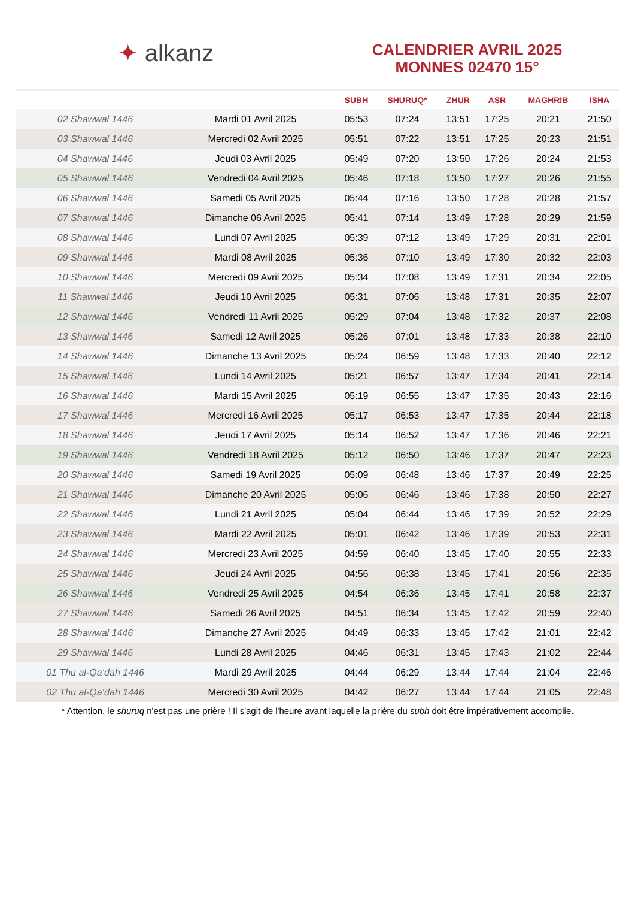✦ alkanz
CALENDRIER AVRIL 2025
MONNES 02470 15°
| | | SUBH | SHURUQ* | ZHUR | ASR | MAGHRIB | ISHA |
| --- | --- | --- | --- | --- | --- | --- | --- |
| 02 Shawwal 1446 | Mardi 01 Avril 2025 | 05:53 | 07:24 | 13:51 | 17:25 | 20:21 | 21:50 |
| 03 Shawwal 1446 | Mercredi 02 Avril 2025 | 05:51 | 07:22 | 13:51 | 17:25 | 20:23 | 21:51 |
| 04 Shawwal 1446 | Jeudi 03 Avril 2025 | 05:49 | 07:20 | 13:50 | 17:26 | 20:24 | 21:53 |
| 05 Shawwal 1446 | Vendredi 04 Avril 2025 | 05:46 | 07:18 | 13:50 | 17:27 | 20:26 | 21:55 |
| 06 Shawwal 1446 | Samedi 05 Avril 2025 | 05:44 | 07:16 | 13:50 | 17:28 | 20:28 | 21:57 |
| 07 Shawwal 1446 | Dimanche 06 Avril 2025 | 05:41 | 07:14 | 13:49 | 17:28 | 20:29 | 21:59 |
| 08 Shawwal 1446 | Lundi 07 Avril 2025 | 05:39 | 07:12 | 13:49 | 17:29 | 20:31 | 22:01 |
| 09 Shawwal 1446 | Mardi 08 Avril 2025 | 05:36 | 07:10 | 13:49 | 17:30 | 20:32 | 22:03 |
| 10 Shawwal 1446 | Mercredi 09 Avril 2025 | 05:34 | 07:08 | 13:49 | 17:31 | 20:34 | 22:05 |
| 11 Shawwal 1446 | Jeudi 10 Avril 2025 | 05:31 | 07:06 | 13:48 | 17:31 | 20:35 | 22:07 |
| 12 Shawwal 1446 | Vendredi 11 Avril 2025 | 05:29 | 07:04 | 13:48 | 17:32 | 20:37 | 22:08 |
| 13 Shawwal 1446 | Samedi 12 Avril 2025 | 05:26 | 07:01 | 13:48 | 17:33 | 20:38 | 22:10 |
| 14 Shawwal 1446 | Dimanche 13 Avril 2025 | 05:24 | 06:59 | 13:48 | 17:33 | 20:40 | 22:12 |
| 15 Shawwal 1446 | Lundi 14 Avril 2025 | 05:21 | 06:57 | 13:47 | 17:34 | 20:41 | 22:14 |
| 16 Shawwal 1446 | Mardi 15 Avril 2025 | 05:19 | 06:55 | 13:47 | 17:35 | 20:43 | 22:16 |
| 17 Shawwal 1446 | Mercredi 16 Avril 2025 | 05:17 | 06:53 | 13:47 | 17:35 | 20:44 | 22:18 |
| 18 Shawwal 1446 | Jeudi 17 Avril 2025 | 05:14 | 06:52 | 13:47 | 17:36 | 20:46 | 22:21 |
| 19 Shawwal 1446 | Vendredi 18 Avril 2025 | 05:12 | 06:50 | 13:46 | 17:37 | 20:47 | 22:23 |
| 20 Shawwal 1446 | Samedi 19 Avril 2025 | 05:09 | 06:48 | 13:46 | 17:37 | 20:49 | 22:25 |
| 21 Shawwal 1446 | Dimanche 20 Avril 2025 | 05:06 | 06:46 | 13:46 | 17:38 | 20:50 | 22:27 |
| 22 Shawwal 1446 | Lundi 21 Avril 2025 | 05:04 | 06:44 | 13:46 | 17:39 | 20:52 | 22:29 |
| 23 Shawwal 1446 | Mardi 22 Avril 2025 | 05:01 | 06:42 | 13:46 | 17:39 | 20:53 | 22:31 |
| 24 Shawwal 1446 | Mercredi 23 Avril 2025 | 04:59 | 06:40 | 13:45 | 17:40 | 20:55 | 22:33 |
| 25 Shawwal 1446 | Jeudi 24 Avril 2025 | 04:56 | 06:38 | 13:45 | 17:41 | 20:56 | 22:35 |
| 26 Shawwal 1446 | Vendredi 25 Avril 2025 | 04:54 | 06:36 | 13:45 | 17:41 | 20:58 | 22:37 |
| 27 Shawwal 1446 | Samedi 26 Avril 2025 | 04:51 | 06:34 | 13:45 | 17:42 | 20:59 | 22:40 |
| 28 Shawwal 1446 | Dimanche 27 Avril 2025 | 04:49 | 06:33 | 13:45 | 17:42 | 21:01 | 22:42 |
| 29 Shawwal 1446 | Lundi 28 Avril 2025 | 04:46 | 06:31 | 13:45 | 17:43 | 21:02 | 22:44 |
| 01 Thu al-Qa‘dah 1446 | Mardi 29 Avril 2025 | 04:44 | 06:29 | 13:44 | 17:44 | 21:04 | 22:46 |
| 02 Thu al-Qa‘dah 1446 | Mercredi 30 Avril 2025 | 04:42 | 06:27 | 13:44 | 17:44 | 21:05 | 22:48 |
* Attention, le shuruq n'est pas une prière ! Il s'agit de l'heure avant laquelle la prière du subh doit être impérativement accomplie.